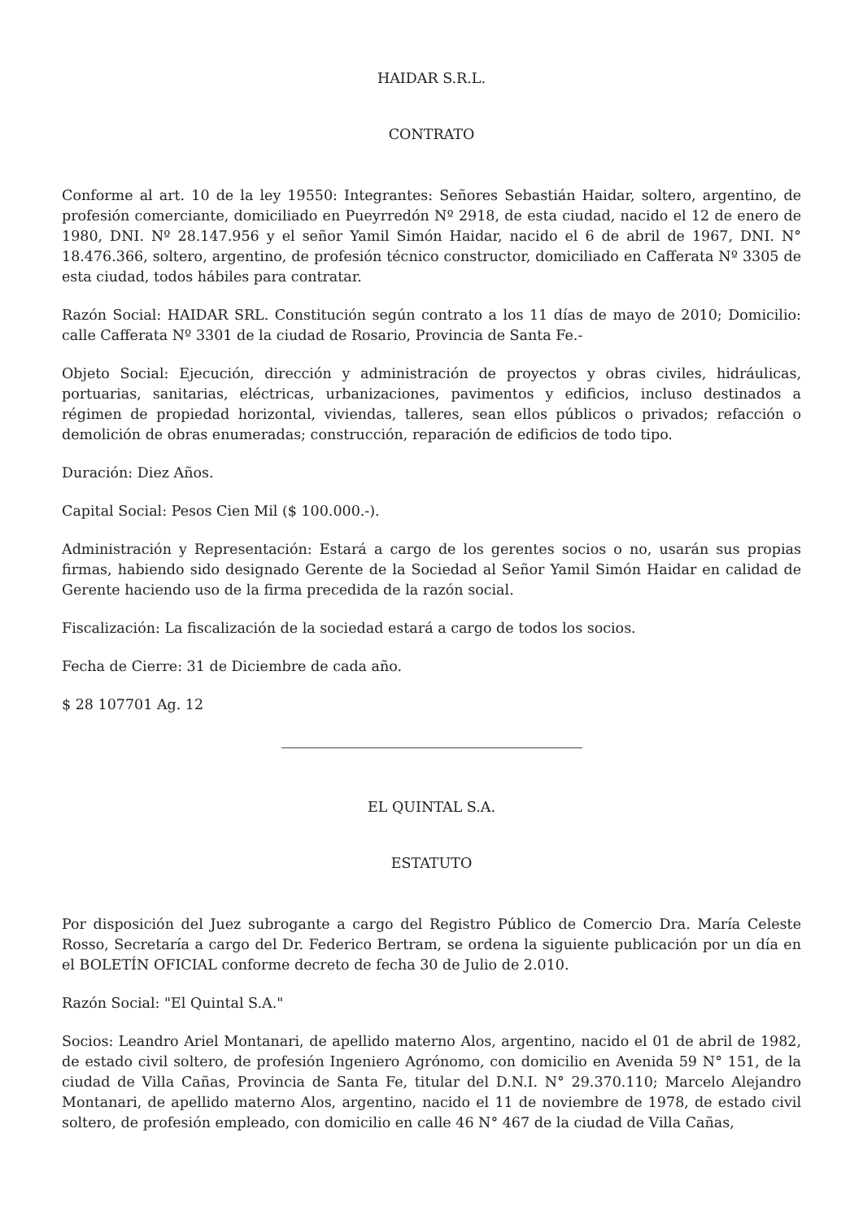HAIDAR S.R.L.
CONTRATO
Conforme al art. 10 de la ley 19550: Integrantes: Señores Sebastián Haidar, soltero, argentino, de profesión comerciante, domiciliado en Pueyrredón Nº 2918, de esta ciudad, nacido el 12 de enero de 1980, DNI. Nº 28.147.956 y el señor Yamil Simón Haidar, nacido el 6 de abril de 1967, DNI. N° 18.476.366, soltero, argentino, de profesión técnico constructor, domiciliado en Cafferata Nº 3305 de esta ciudad, todos hábiles para contratar.
Razón Social: HAIDAR SRL. Constitución según contrato a los 11 días de mayo de 2010; Domicilio: calle Cafferata Nº 3301 de la ciudad de Rosario, Provincia de Santa Fe.-
Objeto Social: Ejecución, dirección y administración de proyectos y obras civiles, hidráulicas, portuarias, sanitarias, eléctricas, urbanizaciones, pavimentos y edificios, incluso destinados a régimen de propiedad horizontal, viviendas, talleres, sean ellos públicos o privados; refacción o demolición de obras enumeradas; construcción, reparación de edificios de todo tipo.
Duración: Diez Años.
Capital Social: Pesos Cien Mil ($ 100.000.-).
Administración y Representación: Estará a cargo de los gerentes socios o no, usarán sus propias firmas, habiendo sido designado Gerente de la Sociedad al Señor Yamil Simón Haidar en calidad de Gerente haciendo uso de la firma precedida de la razón social.
Fiscalización: La fiscalización de la sociedad estará a cargo de todos los socios.
Fecha de Cierre: 31 de Diciembre de cada año.
$ 28 107701 Ag. 12
EL QUINTAL S.A.
ESTATUTO
Por disposición del Juez subrogante a cargo del Registro Público de Comercio Dra. María Celeste Rosso, Secretaría a cargo del Dr. Federico Bertram, se ordena la siguiente publicación por un día en el BOLETÍN OFICIAL conforme decreto de fecha 30 de Julio de 2.010.
Razón Social: "El Quintal S.A."
Socios: Leandro Ariel Montanari, de apellido materno Alos, argentino, nacido el 01 de abril de 1982, de estado civil soltero, de profesión Ingeniero Agrónomo, con domicilio en Avenida 59 N° 151, de la ciudad de Villa Cañas, Provincia de Santa Fe, titular del D.N.I. N° 29.370.110; Marcelo Alejandro Montanari, de apellido materno Alos, argentino, nacido el 11 de noviembre de 1978, de estado civil soltero, de profesión empleado, con domicilio en calle 46 N° 467 de la ciudad de Villa Cañas,